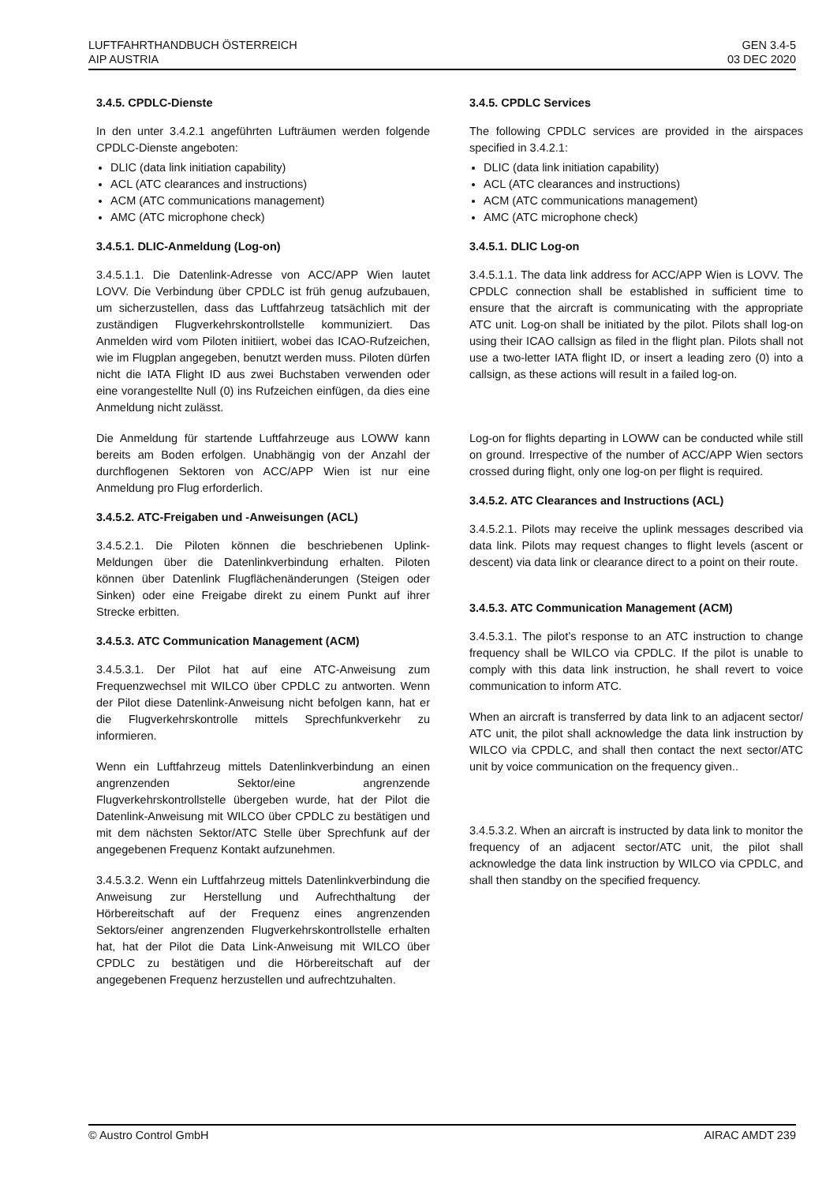LUFTFAHRTHANDBUCH ÖSTERREICH
AIP AUSTRIA
GEN 3.4-5
03 DEC 2020
3.4.5. CPDLC-Dienste
In den unter 3.4.2.1 angeführten Lufträumen werden folgende CPDLC-Dienste angeboten:
DLIC (data link initiation capability)
ACL (ATC clearances and instructions)
ACM (ATC communications management)
AMC (ATC microphone check)
3.4.5.1. DLIC-Anmeldung (Log-on)
3.4.5.1.1. Die Datenlink-Adresse von ACC/APP Wien lautet LOVV. Die Verbindung über CPDLC ist früh genug aufzubauen, um sicherzustellen, dass das Luftfahrzeug tatsächlich mit der zuständigen Flugverkehrskontrollstelle kommuniziert. Das Anmelden wird vom Piloten initiiert, wobei das ICAO-Rufzeichen, wie im Flugplan angegeben, benutzt werden muss. Piloten dürfen nicht die IATA Flight ID aus zwei Buchstaben verwenden oder eine vorangestellte Null (0) ins Rufzeichen einfügen, da dies eine Anmeldung nicht zulässt.
Die Anmeldung für startende Luftfahrzeuge aus LOWW kann bereits am Boden erfolgen. Unabhängig von der Anzahl der durchflogenen Sektoren von ACC/APP Wien ist nur eine Anmeldung pro Flug erforderlich.
3.4.5.2. ATC-Freigaben und -Anweisungen (ACL)
3.4.5.2.1. Die Piloten können die beschriebenen Uplink-Meldungen über die Datenlinkverbindung erhalten. Piloten können über Datenlink Flugflächenänderungen (Steigen oder Sinken) oder eine Freigabe direkt zu einem Punkt auf ihrer Strecke erbitten.
3.4.5.3. ATC Communication Management (ACM)
3.4.5.3.1. Der Pilot hat auf eine ATC-Anweisung zum Frequenzwechsel mit WILCO über CPDLC zu antworten. Wenn der Pilot diese Datenlink-Anweisung nicht befolgen kann, hat er die Flugverkehrskontrolle mittels Sprechfunkverkehr zu informieren.
Wenn ein Luftfahrzeug mittels Datenlinkverbindung an einen angrenzenden Sektor/eine angrenzende Flugverkehrskontrollstelle übergeben wurde, hat der Pilot die Datenlink-Anweisung mit WILCO über CPDLC zu bestätigen und mit dem nächsten Sektor/ATC Stelle über Sprechfunk auf der angegebenen Frequenz Kontakt aufzunehmen.
3.4.5.3.2. Wenn ein Luftfahrzeug mittels Datenlinkverbindung die Anweisung zur Herstellung und Aufrechthaltung der Hörbereitschaft auf der Frequenz eines angrenzenden Sektors/einer angrenzenden Flugverkehrskontrollstelle erhalten hat, hat der Pilot die Data Link-Anweisung mit WILCO über CPDLC zu bestätigen und die Hörbereitschaft auf der angegebenen Frequenz herzustellen und aufrechtzuhalten.
3.4.5. CPDLC Services
The following CPDLC services are provided in the airspaces specified in 3.4.2.1:
DLIC (data link initiation capability)
ACL (ATC clearances and instructions)
ACM (ATC communications management)
AMC (ATC microphone check)
3.4.5.1. DLIC Log-on
3.4.5.1.1. The data link address for ACC/APP Wien is LOVV. The CPDLC connection shall be established in sufficient time to ensure that the aircraft is communicating with the appropriate ATC unit. Log-on shall be initiated by the pilot. Pilots shall log-on using their ICAO callsign as filed in the flight plan. Pilots shall not use a two-letter IATA flight ID, or insert a leading zero (0) into a callsign, as these actions will result in a failed log-on.
Log-on for flights departing in LOWW can be conducted while still on ground. Irrespective of the number of ACC/APP Wien sectors crossed during flight, only one log-on per flight is required.
3.4.5.2. ATC Clearances and Instructions (ACL)
3.4.5.2.1. Pilots may receive the uplink messages described via data link. Pilots may request changes to flight levels (ascent or descent) via data link or clearance direct to a point on their route.
3.4.5.3. ATC Communication Management (ACM)
3.4.5.3.1. The pilot’s response to an ATC instruction to change frequency shall be WILCO via CPDLC. If the pilot is unable to comply with this data link instruction, he shall revert to voice communication to inform ATC.
When an aircraft is transferred by data link to an adjacent sector/ ATC unit, the pilot shall acknowledge the data link instruction by WILCO via CPDLC, and shall then contact the next sector/ATC unit by voice communication on the frequency given..
3.4.5.3.2. When an aircraft is instructed by data link to monitor the frequency of an adjacent sector/ATC unit, the pilot shall acknowledge the data link instruction by WILCO via CPDLC, and shall then standby on the specified frequency.
© Austro Control GmbH AIRAC AMDT 239